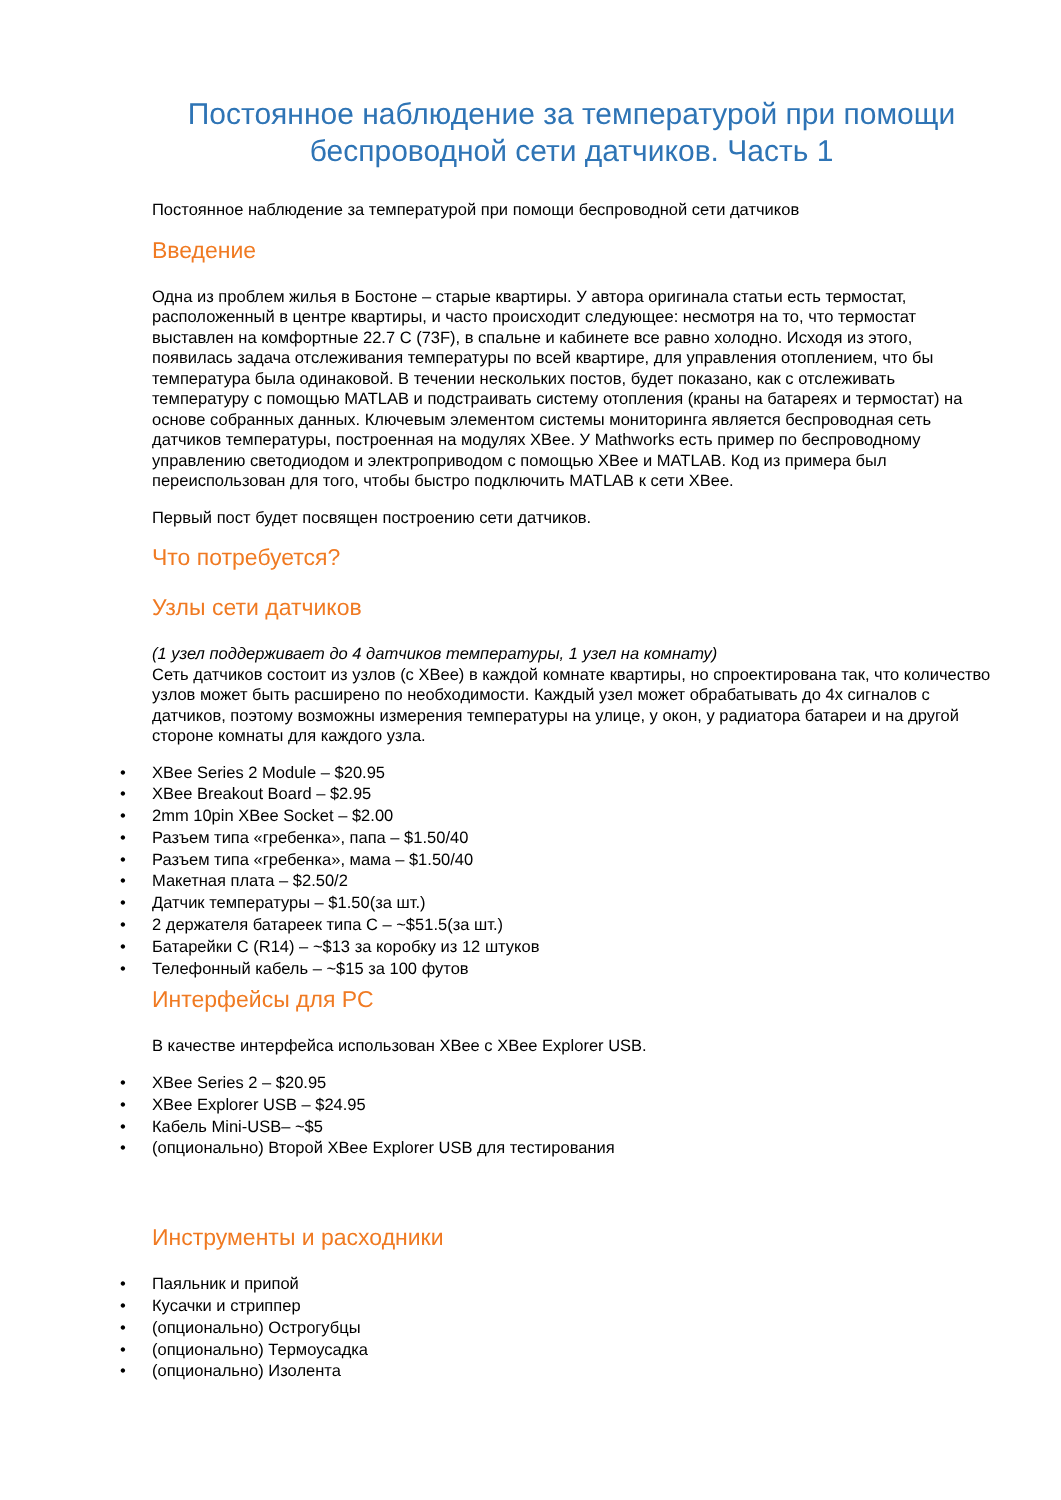Постоянное наблюдение за температурой при помощи беспроводной сети датчиков. Часть 1
Постоянное наблюдение за температурой при помощи беспроводной сети датчиков
Введение
Одна из проблем жилья в Бостоне – старые квартиры. У автора оригинала статьи есть термостат, расположенный в центре квартиры, и часто происходит следующее: несмотря на то, что термостат выставлен на комфортные 22.7 C (73F), в спальне и кабинете все равно холодно. Исходя из этого, появилась задача отслеживания температуры по всей квартире, для управления отоплением, что бы температура была одинаковой. В течении нескольких постов, будет показано, как с отслеживать температуру с помощью MATLAB и подстраивать систему отопления (краны на батареях и термостат) на основе собранных данных. Ключевым элементом системы мониторинга является беспроводная сеть датчиков температуры, построенная на модулях XBee. У Mathworks есть пример по беспроводному управлению светодиодом и электроприводом с помощью XBee и MATLAB. Код из примера был переиспользован для того, чтобы быстро подключить MATLAB к сети XBee.
Первый пост будет посвящен построению сети датчиков.
Что потребуется?
Узлы сети датчиков
(1 узел поддерживает до 4 датчиков температуры, 1 узел на комнату)
Сеть датчиков состоит из узлов (с XBee) в каждой комнате квартиры, но спроектирована так, что количество узлов может быть расширено по необходимости. Каждый узел может обрабатывать до 4х сигналов с датчиков, поэтому возможны измерения температуры на улице, у окон, у радиатора батареи и на другой стороне комнаты для каждого узла.
• XBee Series 2 Module – $20.95
• XBee Breakout Board – $2.95
• 2mm 10pin XBee Socket – $2.00
• Разъем типа «гребенка», папа – $1.50/40
• Разъем типа «гребенка», мама – $1.50/40
• Макетная плата – $2.50/2
• Датчик температуры – $1.50(за шт.)
• 2 держателя батареек типа C – ~$51.5(за шт.)
• Батарейки C (R14) – ~$13 за коробку из 12 штуков
• Телефонный кабель – ~$15 за 100 футов
Интерфейсы для PC
В качестве интерфейса использован XBee с XBee Explorer USB.
• XBee Series 2 – $20.95
• XBee Explorer USB – $24.95
• Кабель Mini-USB– ~$5
• (опционально) Второй XBee Explorer USB для тестирования
Инструменты и расходники
• Паяльник и припой
• Кусачки и стриппер
• (опционально) Острогубцы
• (опционально) Термоусадка
• (опционально) Изолента